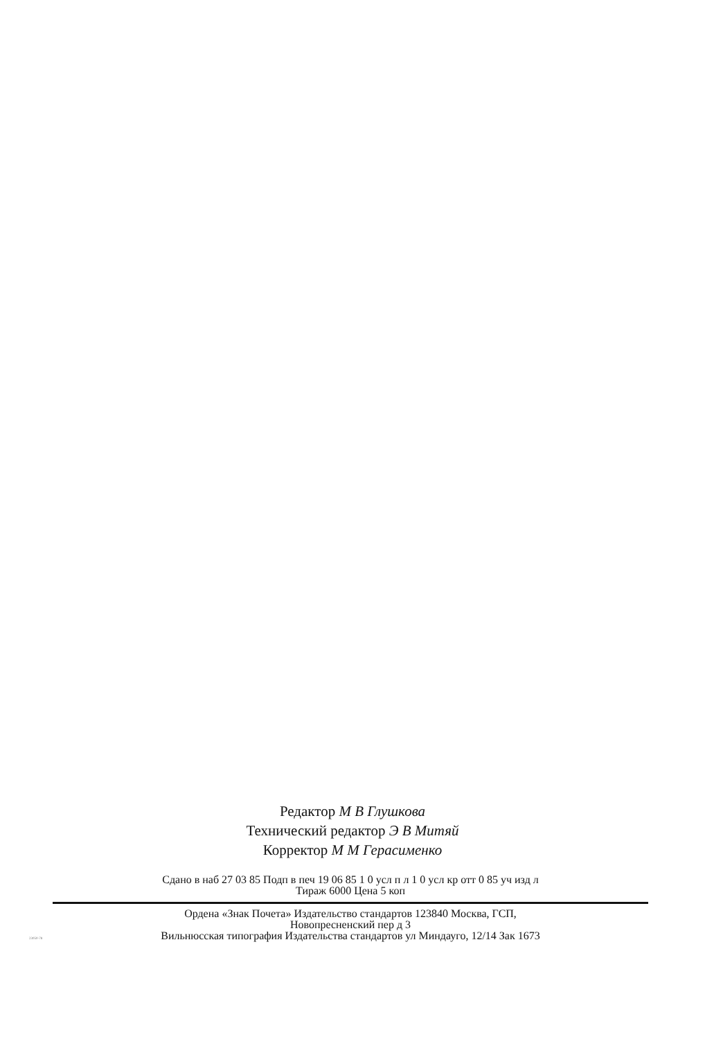Редактор М В Глушкова
Технический редактор Э В Митяй
Корректор М М Герасименко
Сдано в наб 27 03 85 Подп в печ 19 06 85 1 0 усл п л 1 0 усл кр отт 0 85 уч изд л
Тираж 6000 Цена 5 коп
Ордена «Знак Почета» Издательство стандартов 123840 Москва, ГСП,
Новопресненский пер д 3
Вильнюсская типография Издательства стандартов ул Миндауго, 12/14 Зак 1673
23050-78